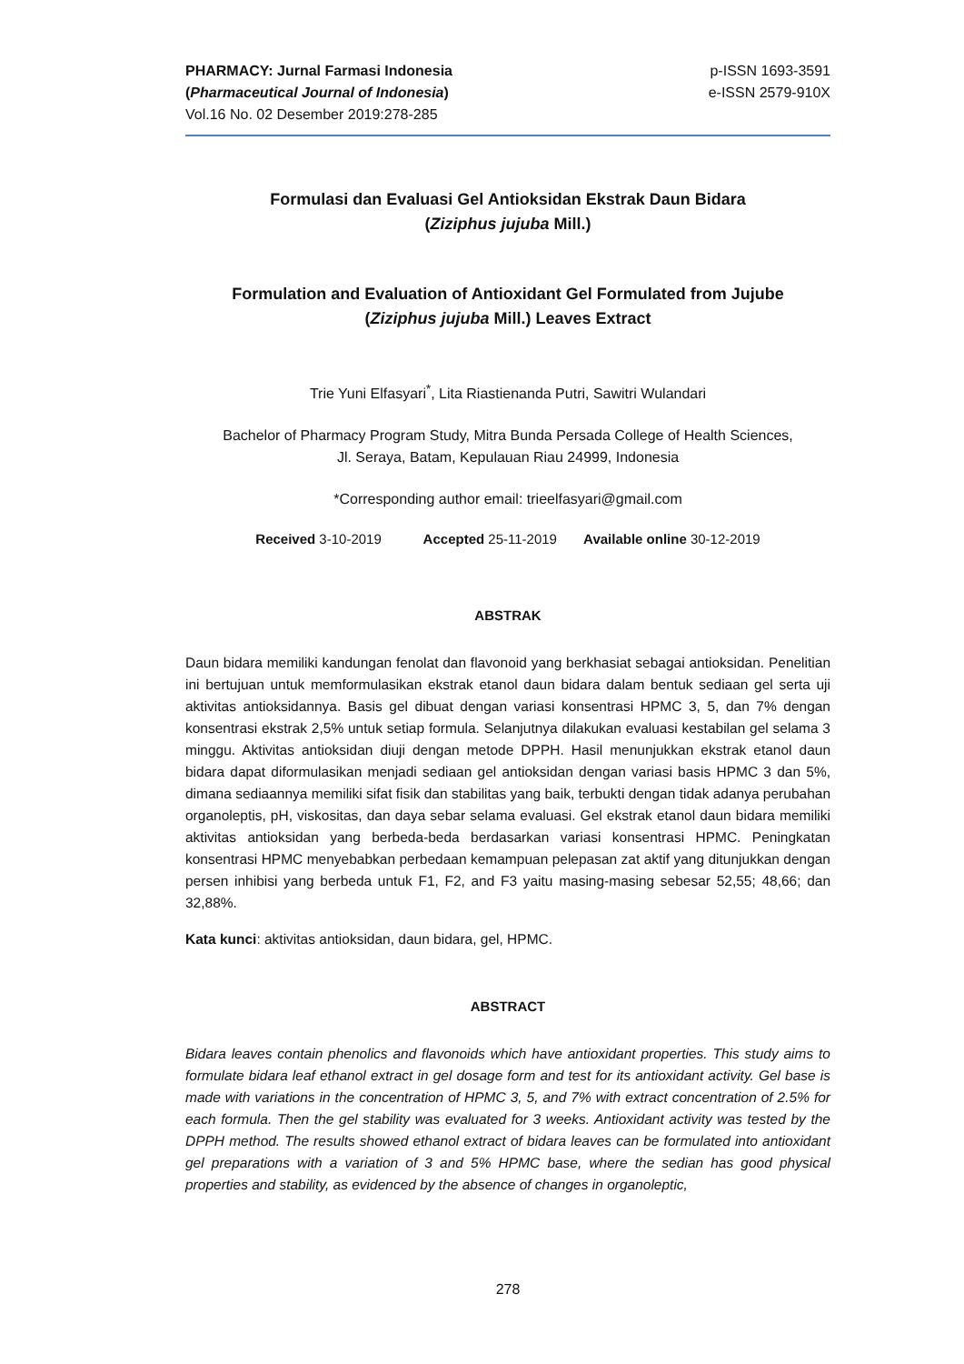PHARMACY: Jurnal Farmasi Indonesia
(Pharmaceutical Journal of Indonesia)
Vol.16 No. 02 Desember 2019:278-285
p-ISSN 1693-3591
e-ISSN 2579-910X
Formulasi dan Evaluasi Gel Antioksidan Ekstrak Daun Bidara
(Ziziphus jujuba Mill.)
Formulation and Evaluation of Antioxidant Gel Formulated from Jujube
(Ziziphus jujuba Mill.) Leaves Extract
Trie Yuni Elfasyari<sup>*</sup>, Lita Riastienanda Putri, Sawitri Wulandari
Bachelor of Pharmacy Program Study, Mitra Bunda Persada College of Health Sciences,
Jl. Seraya, Batam, Kepulauan Riau 24999, Indonesia
*Corresponding author email: trieelfasyari@gmail.com
Received 3-10-2019 Accepted 25-11-2019 Available online 30-12-2019
ABSTRAK
Daun bidara memiliki kandungan fenolat dan flavonoid yang berkhasiat sebagai antioksidan. Penelitian ini bertujuan untuk memformulasikan ekstrak etanol daun bidara dalam bentuk sediaan gel serta uji aktivitas antioksidannya. Basis gel dibuat dengan variasi konsentrasi HPMC 3, 5, dan 7% dengan konsentrasi ekstrak 2,5% untuk setiap formula. Selanjutnya dilakukan evaluasi kestabilan gel selama 3 minggu. Aktivitas antioksidan diuji dengan metode DPPH. Hasil menunjukkan ekstrak etanol daun bidara dapat diformulasikan menjadi sediaan gel antioksidan dengan variasi basis HPMC 3 dan 5%, dimana sediaannya memiliki sifat fisik dan stabilitas yang baik, terbukti dengan tidak adanya perubahan organoleptis, pH, viskositas, dan daya sebar selama evaluasi. Gel ekstrak etanol daun bidara memiliki aktivitas antioksidan yang berbeda-beda berdasarkan variasi konsentrasi HPMC. Peningkatan konsentrasi HPMC menyebabkan perbedaan kemampuan pelepasan zat aktif yang ditunjukkan dengan persen inhibisi yang berbeda untuk F1, F2, and F3 yaitu masing-masing sebesar 52,55; 48,66; dan 32,88%.
Kata kunci: aktivitas antioksidan, daun bidara, gel, HPMC.
ABSTRACT
Bidara leaves contain phenolics and flavonoids which have antioxidant properties. This study aims to formulate bidara leaf ethanol extract in gel dosage form and test for its antioxidant activity. Gel base is made with variations in the concentration of HPMC 3, 5, and 7% with extract concentration of 2.5% for each formula. Then the gel stability was evaluated for 3 weeks. Antioxidant activity was tested by the DPPH method. The results showed ethanol extract of bidara leaves can be formulated into antioxidant gel preparations with a variation of 3 and 5% HPMC base, where the sedian has good physical properties and stability, as evidenced by the absence of changes in organoleptic,
278